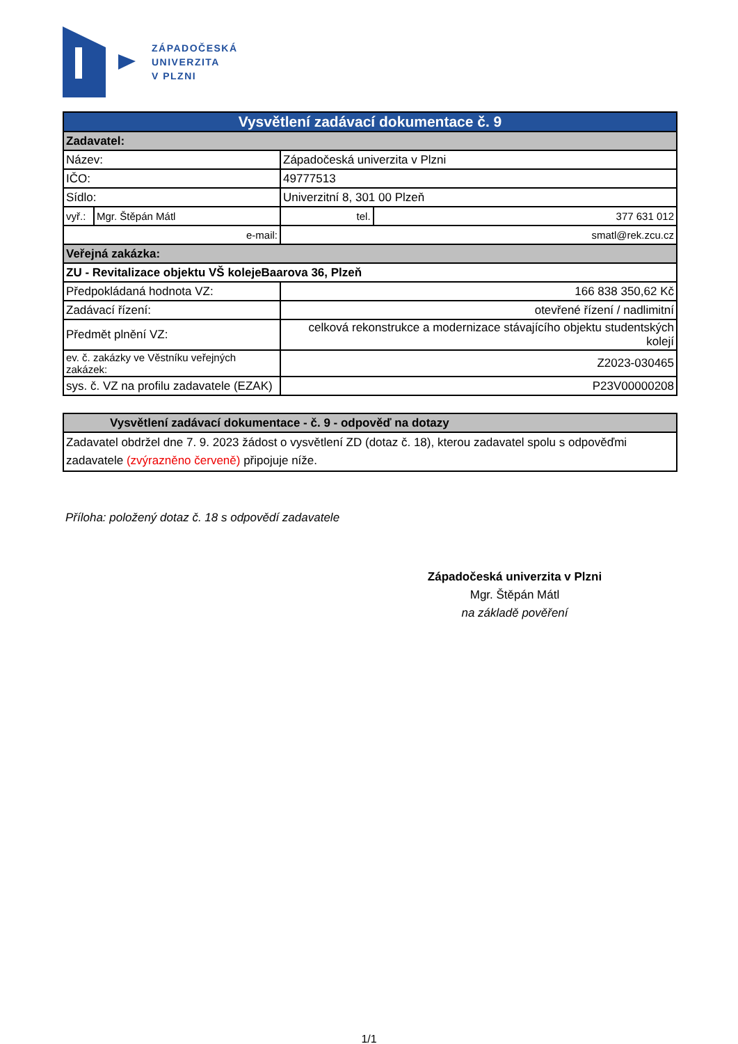ZÁPADOČESKÁ
UNIVERZITA
V PLZNI
| Vysvětlení zadávací dokumentace č. 9 | | | | |
| Zadavatel: | | | | |
| Název: | | Západočeská univerzita v Plzni | | |
| IČO: | | 49777513 | | |
| Sídlo: | | Univerzitní 8, 301 00 Plzeň | | |
| vyř.: | Mgr. Štěpán Mátl | | tel. | 377 631 012 |
| e-mail: | | | smatl@rek.zcu.cz | |
| Veřejná zakázka: | | | | |
| ZU - Revitalizace objektu VŠ kolejeBaarova 36, Plzeň | | | | |
| Předpokládaná hodnota VZ: | | | 166 838 350,62 Kč | |
| Zadávací řízení: | | otevřené řízení / nadlimitní | | |
| Předmět plnění VZ: | | celková rekonstrukce a modernizace stávajícího objektu studentských kolejí | | |
| ev. č. zakázky ve Věstníku veřejných zakázek: | | | Z2023-030465 | |
| sys. č. VZ na profilu zadavatele (EZAK) | | | P23V00000208 | |
| Vysvětlení zadávací dokumentace - č. 9 - odpověď na dotazy |
| Zadavatel obdržel dne 7. 9. 2023 žádost o vysvětlení ZD (dotaz č. 18), kterou zadavatel spolu s odpověďmi zadavatele (zvýrazněno červeně) připojuje níže. |
Příloha: položený dotaz č. 18 s odpovědí zadavatele
Západočeská univerzita v Plzni
Mgr. Štěpán Mátl
na základě pověření
1/1